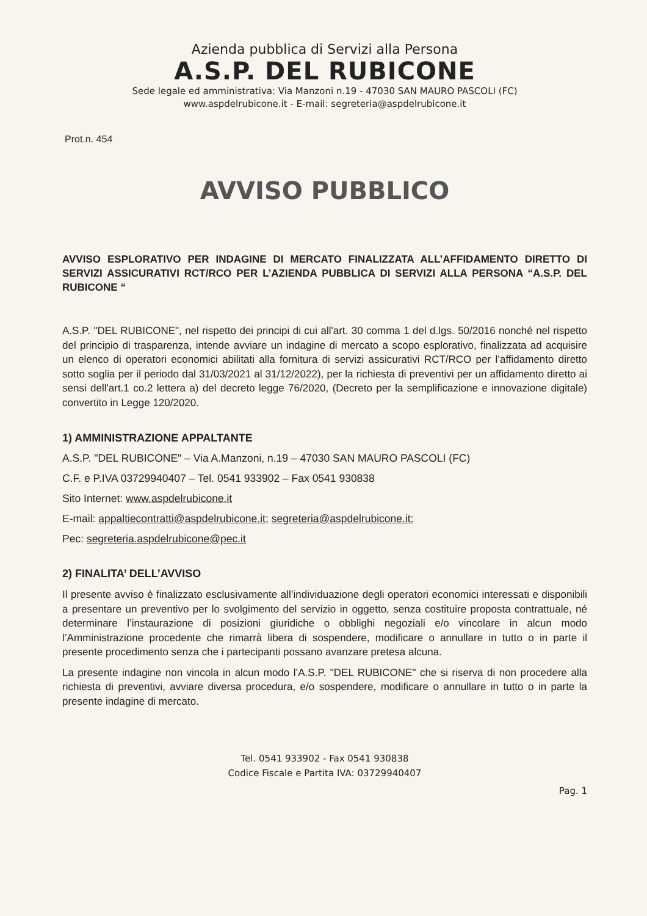Azienda pubblica di Servizi alla Persona
A.S.P. DEL RUBICONE
Sede legale ed amministrativa: Via Manzoni n.19 - 47030 SAN MAURO PASCOLI (FC)
www.aspdelrubicone.it - E-mail: segreteria@aspdelrubicone.it
Prot.n. 454
AVVISO PUBBLICO
AVVISO ESPLORATIVO PER INDAGINE DI MERCATO FINALIZZATA ALL’AFFIDAMENTO DIRETTO DI SERVIZI ASSICURATIVI RCT/RCO PER L’AZIENDA PUBBLICA DI SERVIZI ALLA PERSONA “A.S.P. DEL RUBICONE “
A.S.P. "DEL RUBICONE", nel rispetto dei principi di cui all'art. 30 comma 1 del d.lgs. 50/2016 nonché nel rispetto del principio di trasparenza, intende avviare un indagine di mercato a scopo esplorativo, finalizzata ad acquisire un elenco di operatori economici abilitati alla fornitura di servizi assicurativi RCT/RCO per l’affidamento diretto sotto soglia per il periodo dal 31/03/2021 al 31/12/2022), per la richiesta di preventivi per un affidamento diretto ai sensi dell'art.1 co.2 lettera a) del decreto legge 76/2020, (Decreto per la semplificazione e innovazione digitale) convertito in Legge 120/2020.
1) AMMINISTRAZIONE APPALTANTE
A.S.P. "DEL RUBICONE" – Via A.Manzoni, n.19 – 47030 SAN MAURO PASCOLI (FC)
C.F. e P.IVA 03729940407 – Tel. 0541 933902 – Fax 0541 930838
Sito Internet: www.aspdelrubicone.it
E-mail: appaltiecontratti@aspdelrubicone.it; segreteria@aspdelrubicone.it;
Pec: segreteria.aspdelrubicone@pec.it
2) FINALITA’ DELL’AVVISO
Il presente avviso è finalizzato esclusivamente all’individuazione degli operatori economici interessati e disponibili a presentare un preventivo per lo svolgimento del servizio in oggetto, senza costituire proposta contrattuale, né determinare l’instaurazione di posizioni giuridiche o obblighi negoziali e/o vincolare in alcun modo l’Amministrazione procedente che rimarrà libera di sospendere, modificare o annullare in tutto o in parte il presente procedimento senza che i partecipanti possano avanzare pretesa alcuna.
La presente indagine non vincola in alcun modo l’A.S.P. "DEL RUBICONE" che si riserva di non procedere alla richiesta di preventivi, avviare diversa procedura, e/o sospendere, modificare o annullare in tutto o in parte la presente indagine di mercato.
Tel. 0541 933902 - Fax 0541 930838
Codice Fiscale e Partita IVA: 03729940407
Pag. 1